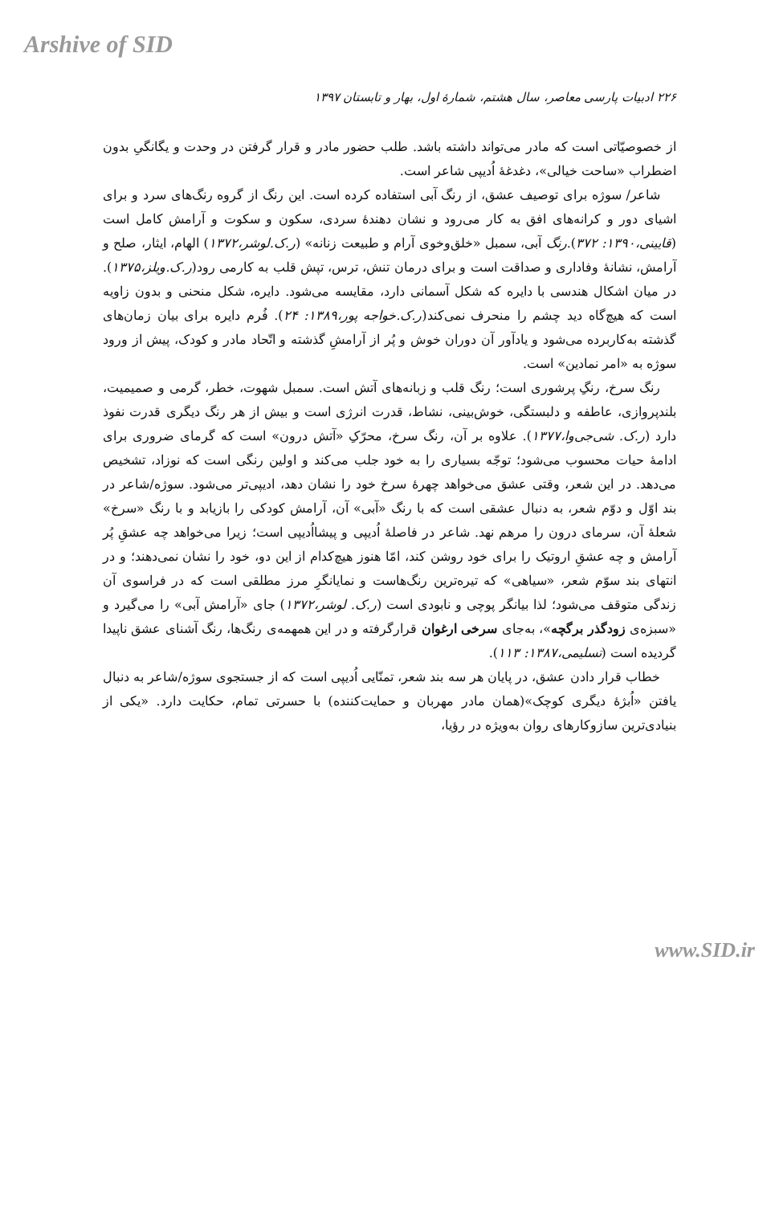Arshive of SID
۲۲۶ ادبیات پارسی معاصر، سال هشتم، شمارهٔ اول، بهار و تابستان ۱۳۹۷
از خصوصیّاتی است که مادر می‌تواند داشته باشد. طلب حضور مادر و قرار گرفتن در وحدت و یگانگیِ بدون اضطراب «ساحت خیالی»، دغدغهٔ اُدیپی شاعر است.
شاعر/ سوژه برای توصیف عشق، از رنگ آبی استفاده کرده است. این رنگ از گروه رنگ‌های سرد و برای اشیای دور و کرانه‌های افق به کار می‌رود و نشان دهندهٔ سردی، سکون و سکوت و آرامش کامل است (قایینی،۱۳۹۰: ۳۷۲).رنگ آبی، سمبل «خلق‌وخوی آرام و طبیعت زنانه» (ر.ک.لوشر،۱۳۷۲) الهام، ایثار، صلح و آرامش، نشانهٔ وفاداری و صداقت است و برای درمان تنش، ترس، تپش قلب به کارمی رود(ر.ک.ویلز،۱۳۷۵). در میان اشکال هندسی با دایره که شکل آسمانی دارد، مقایسه می‌شود. دایره، شکل منحنی و بدون زاویه است که هیچ‌گاه دید چشم را منحرف نمی‌کند(ر.ک.خواجه پور،۱۳۸۹: ۲۴). فُرم دایره برای بیان زمان‌های گذشته به‌کاربرده می‌شود و یادآور آن دوران خوش و پُر از آرامشِ گذشته و اتّحاد مادر و کودک، پیش از ورود سوژه به «امر نمادین» است.
رنگ سرخ، رنگِ پرشوری است؛ رنگ قلب و زبانه‌های آتش است. سمبل شهوت، خطر، گرمی و صمیمیت، بلندپروازی، عاطفه و دلبستگی، خوش‌بینی، نشاط، قدرت انرژی است و بیش از هر رنگ دیگری قدرت نفوذ دارد (ر.ک. شی‌جی‌وا،۱۳۷۷). علاوه بر آن، رنگ سرخ، محرّکِ «آتش درون» است که گرمای ضروری برای ادامهٔ حیات محسوب می‌شود؛ توجّه بسیاری را به خود جلب می‌کند و اولین رنگی است که نوزاد، تشخیص می‌دهد. در این شعر، وقتی عشق می‌خواهد چهرهٔ سرخ خود را نشان دهد، ادیپی‌تر می‌شود. سوژه/شاعر در بند اوّل و دوّم شعر، به دنبال عشقی است که با رنگ «آبی» آن، آرامش کودکی را بازیابد و با رنگ «سرخ» شعلهٔ آن، سرمای درون را مرهم نهد. شاعر در فاصلهٔ اُدیپی و پیشااُدیپی است؛ زیرا می‌خواهد چه عشقِ پُر آرامش و چه عشقِ اروتیک را برای خود روشن کند، امّا هنوز هیچ‌کدام از این دو، خود را نشان نمی‌دهند؛ و در انتهای بند سوّم شعر، «سیاهی» که تیره‌ترین رنگ‌هاست و نمایانگرِ مرز مطلقی است که در فراسوی آن زندگی متوقف می‌شود؛ لذا بیانگر پوچی و نابودی است (ر.ک. لوشر،۱۳۷۲) جای «آرامش آبی» را می‌گیرد و «سبزه‌ی زودگذر برگچه»، به‌جای سرخی ارغوان قرارگرفته و در این همهمه‌ی رنگ‌ها، رنگ آشنای عشق ناپیدا گردیده است (تسلیمی،۱۳۸۷: ۱۱۳).
خطاب قرار دادن عشق، در پایان هر سه بند شعر، تمنّایی اُدیپی است که از جستجوی سوژه/شاعر به دنبال یافتن «اُبژهٔ دیگری کوچک»(همان مادر مهربان و حمایت‌کننده) با حسرتی تمام، حکایت دارد. «یکی از بنیادی‌ترین سازوکارهای روان به‌ویژه در رؤیا،
www.SID.ir